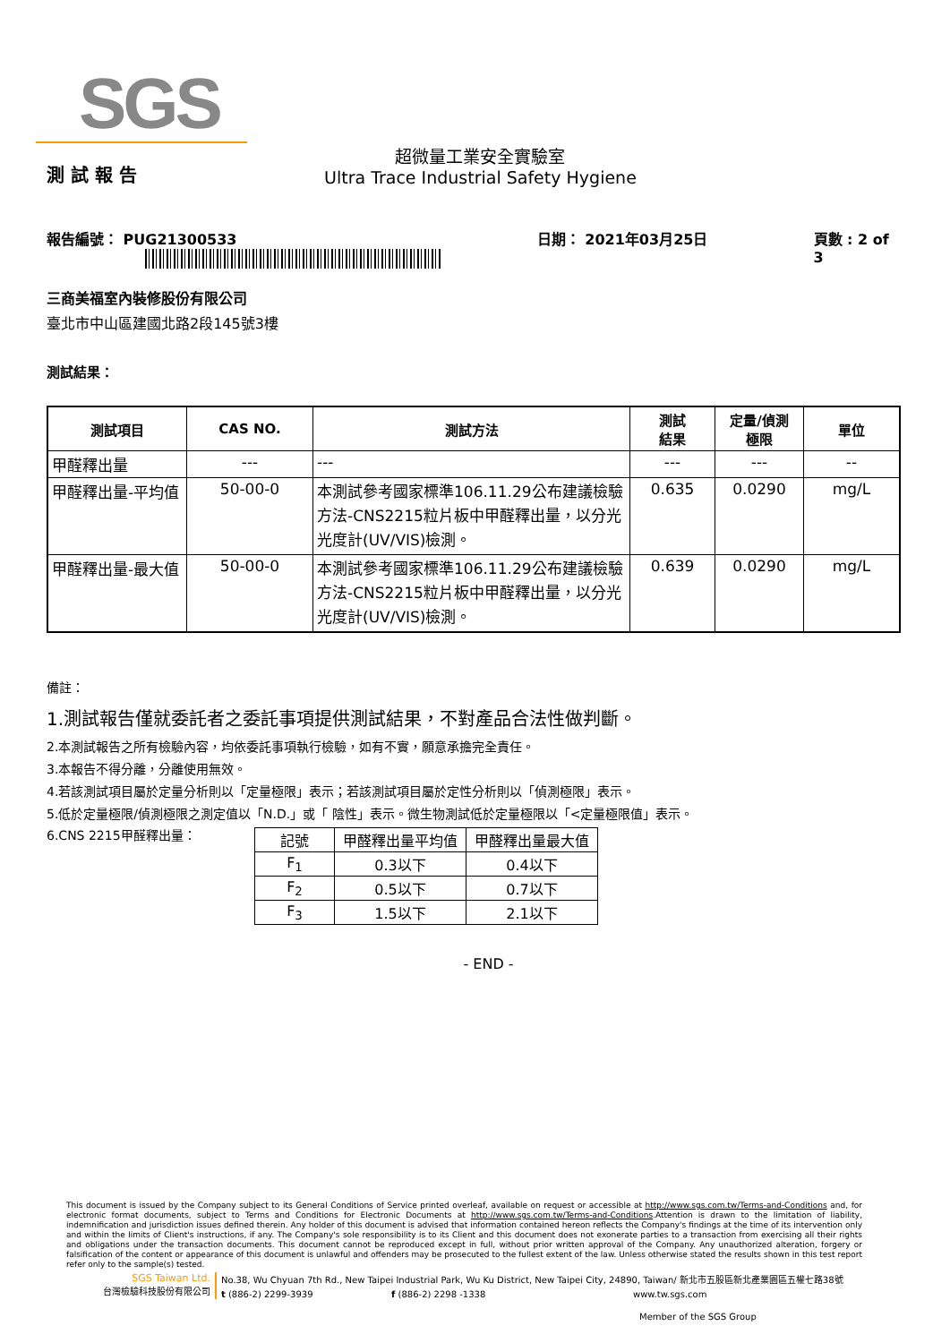SGS
測 試 報 告
超微量工業安全實驗室
Ultra Trace Industrial Safety Hygiene
報告編號： PUG21300533 日期： 2021年03月25日 頁數 : 2 of 3
三商美福室內裝修股份有限公司
臺北市中山區建國北路2段145號3樓
測試結果：
| 測試項目 | CAS NO. | 測試方法 | 測試 結果 | 定量/偵測 極限 | 單位 |
| --- | --- | --- | --- | --- | --- |
| 甲醛釋出量 | --- | --- | --- | --- | -- |
| 甲醛釋出量-平均值 | 50-00-0 | 本測試參考國家標準106.11.29公布建議檢驗方法-CNS2215粒片板中甲醛釋出量，以分光光度計(UV/VIS)檢測。 | 0.635 | 0.0290 | mg/L |
| 甲醛釋出量-最大值 | 50-00-0 | 本測試參考國家標準106.11.29公布建議檢驗方法-CNS2215粒片板中甲醛釋出量，以分光光度計(UV/VIS)檢測。 | 0.639 | 0.0290 | mg/L |
備註：
1.測試報告僅就委託者之委託事項提供測試結果，不對產品合法性做判斷。
2.本測試報告之所有檢驗內容，均依委託事項執行檢驗，如有不實，願意承擔完全責任。
3.本報告不得分離，分離使用無效。
4.若該測試項目屬於定量分析則以「定量極限」表示；若該測試項目屬於定性分析則以「偵測極限」表示。
5.低於定量極限/偵測極限之測定值以「N.D.」或「 陰性」表示。微生物測試低於定量極限以「<定量極限值」表示。
6.CNS 2215甲醛釋出量：
| 記號 | 甲醛釋出量平均值 | 甲醛釋出量最大值 |
| F<sub>1</sub> | 0.3以下 | 0.4以下 |
| F<sub>2</sub> | 0.5以下 | 0.7以下 |
| F<sub>3</sub> | 1.5以下 | 2.1以下 |
- END -
This document is issued by the Company subject to its General Conditions of Service printed overleaf, available on request or accessible at http://www.sgs.com.tw/Terms-and-Conditions and, for electronic format documents, subject to Terms and Conditions for Electronic Documents at http://www.sgs.com.tw/Terms-and-Conditions.Attention is drawn to the limitation of liability, indemnification and jurisdiction issues defined therein. Any holder of this document is advised that information contained hereon reflects the Company's findings at the time of its intervention only and within the limits of Client's instructions, if any. The Company's sole responsibility is to its Client and this document does not exonerate parties to a transaction from exercising all their rights and obligations under the transaction documents. This document cannot be reproduced except in full, without prior written approval of the Company. Any unauthorized alteration, forgery or falsification of the content or appearance of this document is unlawful and offenders may be prosecuted to the fullest extent of the law. Unless otherwise stated the results shown in this test report refer only to the sample(s) tested.
SGS Taiwan Ltd.
台灣檢驗科技股份有限公司
No.38, Wu Chyuan 7th Rd., New Taipei Industrial Park, Wu Ku District, New Taipei City, 24890, Taiwan/ 新北市五股區新北產業園區五權七路38號
t (886-2) 2299-3939 f (886-2) 2298 -1338 www.tw.sgs.com
Member of the SGS Group